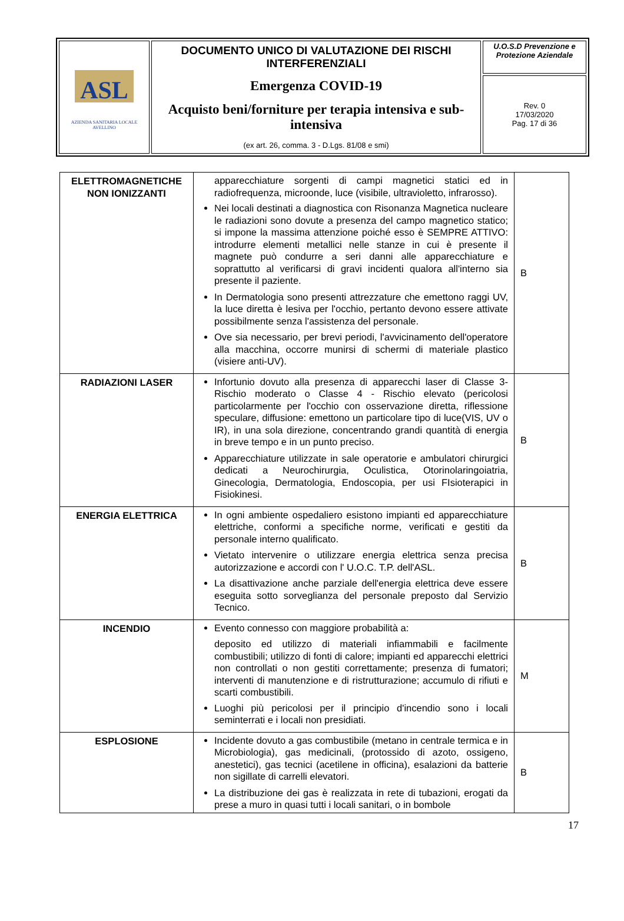| ASL AZIENDA SANITARIA LOCALE AVELLINO | DOCUMENTO UNICO DI VALUTAZIONE DEI RISCHI INTERFERENZIALI Emergenza COVID-19 Acquisto beni/forniture per terapia intensiva e sub-intensiva (ex art. 26, comma. 3 - D.Lgs. 81/08 e smi) | U.O.S.D Prevenzione e Protezione Aziendale |
| | | Rev. 0 17/03/2020 Pag. 17 di 36 |
| ELETTROMAGNETICHE NON IONIZZANTI | apparecchiature sorgenti di campi magnetici statici ed in radiofrequenza, microonde, luce (visibile, ultravioletto, infrarosso). Nei locali destinati a diagnostica con Risonanza Magnetica nucleare le radiazioni sono dovute a presenza del campo magnetico statico; si impone la massima attenzione poiché esso è SEMPRE ATTIVO: introdurre elementi metallici nelle stanze in cui è presente il magnete può condurre a seri danni alle apparecchiature e soprattutto al verificarsi di gravi incidenti qualora all'interno sia presente il paziente. In Dermatologia sono presenti attrezzature che emettono raggi UV, la luce diretta è lesiva per l'occhio, pertanto devono essere attivate possibilmente senza l'assistenza del personale. Ove sia necessario, per brevi periodi, l'avvicinamento dell'operatore alla macchina, occorre munirsi di schermi di materiale plastico (visiere anti-UV). | B |
| RADIAZIONI LASER | Infortunio dovuto alla presenza di apparecchi laser di Classe 3- Rischio moderato o Classe 4 - Rischio elevato (pericolosi particolarmente per l'occhio con osservazione diretta, riflessione speculare, diffusione: emettono un particolare tipo di luce(VIS, UV o IR), in una sola direzione, concentrando grandi quantità di energia in breve tempo e in un punto preciso. Apparecchiature utilizzate in sale operatorie e ambulatori chirurgici dedicati a Neurochirurgia, Oculistica, Otorinolaringoiatria, Ginecologia, Dermatologia, Endoscopia, per usi FIsioterapici in Fisiokinesi. | B |
| ENERGIA ELETTRICA | In ogni ambiente ospedaliero esistono impianti ed apparecchiature elettriche, conformi a specifiche norme, verificati e gestiti da personale interno qualificato. Vietato intervenire o utilizzare energia elettrica senza precisa autorizzazione e accordi con l' U.O.C. T.P. dell'ASL. La disattivazione anche parziale dell'energia elettrica deve essere eseguita sotto sorveglianza del personale preposto dal Servizio Tecnico. | B |
| INCENDIO | Evento connesso con maggiore probabilità a: deposito ed utilizzo di materiali infiammabili e facilmente combustibili; utilizzo di fonti di calore; impianti ed apparecchi elettrici non controllati o non gestiti correttamente; presenza di fumatori; interventi di manutenzione e di ristrutturazione; accumulo di rifiuti e scarti combustibili. Luoghi più pericolosi per il principio d'incendio sono i locali seminterrati e i locali non presidiati. | M |
| ESPLOSIONE | Incidente dovuto a gas combustibile (metano in centrale termica e in Microbiologia), gas medicinali, (protossido di azoto, ossigeno, anestetici), gas tecnici (acetilene in officina), esalazioni da batterie non sigillate di carrelli elevatori. La distribuzione dei gas è realizzata in rete di tubazioni, erogati da prese a muro in quasi tutti i locali sanitari, o in bombole | B |
17